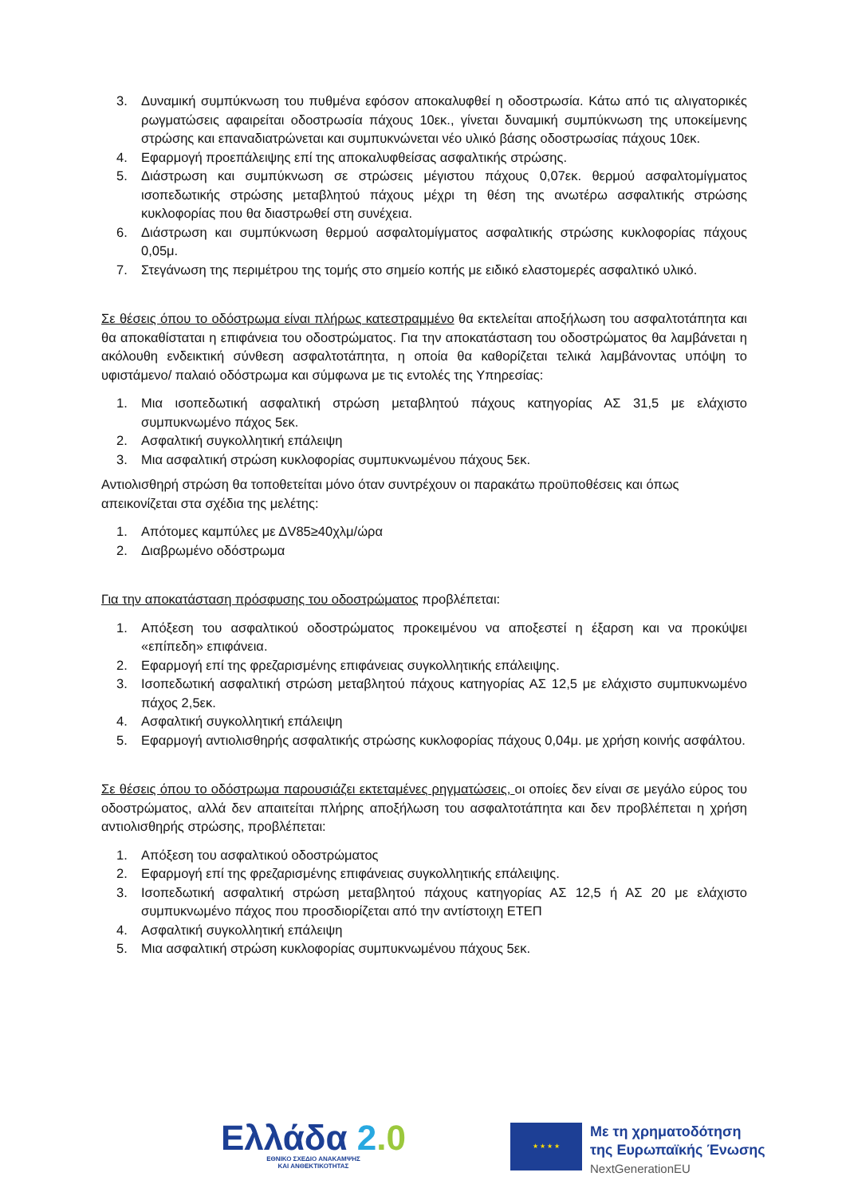3. Δυναμική συμπύκνωση του πυθμένα εφόσον αποκαλυφθεί η οδοστρωσία. Κάτω από τις αλιγατορικές ρωγματώσεις αφαιρείται οδοστρωσία πάχους 10εκ., γίνεται δυναμική συμπύκνωση της υποκείμενης στρώσης και επαναδιατρώνεται και συμπυκνώνεται νέο υλικό βάσης οδοστρωσίας πάχους 10εκ.
4. Εφαρμογή προεπάλειψης επί της αποκαλυφθείσας ασφαλτικής στρώσης.
5. Διάστρωση και συμπύκνωση σε στρώσεις μέγιστου πάχους 0,07εκ. θερμού ασφαλτομίγματος ισοπεδωτικής στρώσης μεταβλητού πάχους μέχρι τη θέση της ανωτέρω ασφαλτικής στρώσης κυκλοφορίας που θα διαστρωθεί στη συνέχεια.
6. Διάστρωση και συμπύκνωση θερμού ασφαλτομίγματος ασφαλτικής στρώσης κυκλοφορίας πάχους 0,05μ.
7. Στεγάνωση της περιμέτρου της τομής στο σημείο κοπής με ειδικό ελαστομερές ασφαλτικό υλικό.
Σε θέσεις όπου το οδόστρωμα είναι πλήρως κατεστραμμένο θα εκτελείται αποξήλωση του ασφαλτοτάπητα και θα αποκαθίσταται η επιφάνεια του οδοστρώματος. Για την αποκατάσταση του οδοστρώματος θα λαμβάνεται η ακόλουθη ενδεικτική σύνθεση ασφαλτοτάπητα, η οποία θα καθορίζεται τελικά λαμβάνοντας υπόψη το υφιστάμενο/ παλαιό οδόστρωμα και σύμφωνα με τις εντολές της Υπηρεσίας:
1. Μια ισοπεδωτική ασφαλτική στρώση μεταβλητού πάχους κατηγορίας ΑΣ 31,5 με ελάχιστο συμπυκνωμένο πάχος 5εκ.
2. Ασφαλτική συγκολλητική επάλειψη
3. Μια ασφαλτική στρώση κυκλοφορίας συμπυκνωμένου πάχους 5εκ.
Αντιολισθηρή στρώση θα τοποθετείται μόνο όταν συντρέχουν οι παρακάτω προϋποθέσεις και όπως απεικονίζεται στα σχέδια της μελέτης:
1. Απότομες καμπύλες με ΔV85≥40χλμ/ώρα
2. Διαβρωμένο οδόστρωμα
Για την αποκατάσταση πρόσφυσης του οδοστρώματος προβλέπεται:
1. Απόξεση του ασφαλτικού οδοστρώματος προκειμένου να αποξεστεί η έξαρση και να προκύψει «επίπεδη» επιφάνεια.
2. Εφαρμογή επί της φρεζαρισμένης επιφάνειας συγκολλητικής επάλειψης.
3. Ισοπεδωτική ασφαλτική στρώση μεταβλητού πάχους κατηγορίας ΑΣ 12,5 με ελάχιστο συμπυκνωμένο πάχος 2,5εκ.
4. Ασφαλτική συγκολλητική επάλειψη
5. Εφαρμογή αντιολισθηρής ασφαλτικής στρώσης κυκλοφορίας πάχους 0,04μ. με χρήση κοινής ασφάλτου.
Σε θέσεις όπου το οδόστρωμα παρουσιάζει εκτεταμένες ρηγματώσεις, οι οποίες δεν είναι σε μεγάλο εύρος του οδοστρώματος, αλλά δεν απαιτείται πλήρης αποξήλωση του ασφαλτοτάπητα και δεν προβλέπεται η χρήση αντιολισθηρής στρώσης, προβλέπεται:
1. Απόξεση του ασφαλτικού οδοστρώματος
2. Εφαρμογή επί της φρεζαρισμένης επιφάνειας συγκολλητικής επάλειψης.
3. Ισοπεδωτική ασφαλτική στρώση μεταβλητού πάχους κατηγορίας ΑΣ 12,5 ή ΑΣ 20 με ελάχιστο συμπυκνωμένο πάχος που προσδιορίζεται από την αντίστοιχη ΕΤΕΠ
4. Ασφαλτική συγκολλητική επάλειψη
5. Μια ασφαλτική στρώση κυκλοφορίας συμπυκνωμένου πάχους 5εκ.
Ελλάδα 2.0
ΕΘΝΙΚΟ ΣΧΕΔΙΟ ΑΝΑΚΑΜΨΗΣ
ΚΑΙ ΑΝΘΕΚΤΙΚΟΤΗΤΑΣ
★ ★ ★ ★
Με τη χρηματοδότηση
της Ευρωπαϊκής Ένωσης
NextGenerationEU